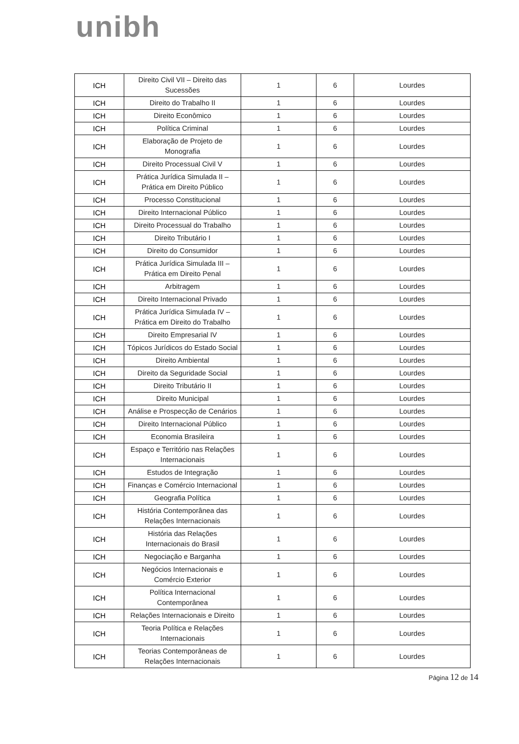unibh
| ICH | Direito Civil VII – Direito das Sucessões | 1 | 6 | Lourdes |
| ICH | Direito do Trabalho II | 1 | 6 | Lourdes |
| ICH | Direito Econômico | 1 | 6 | Lourdes |
| ICH | Política Criminal | 1 | 6 | Lourdes |
| ICH | Elaboração de Projeto de Monografia | 1 | 6 | Lourdes |
| ICH | Direito Processual Civil V | 1 | 6 | Lourdes |
| ICH | Prática Jurídica Simulada II – Prática em Direito Público | 1 | 6 | Lourdes |
| ICH | Processo Constitucional | 1 | 6 | Lourdes |
| ICH | Direito Internacional Público | 1 | 6 | Lourdes |
| ICH | Direito Processual do Trabalho | 1 | 6 | Lourdes |
| ICH | Direito Tributário I | 1 | 6 | Lourdes |
| ICH | Direito do Consumidor | 1 | 6 | Lourdes |
| ICH | Prática Jurídica Simulada III – Prática em Direito Penal | 1 | 6 | Lourdes |
| ICH | Arbitragem | 1 | 6 | Lourdes |
| ICH | Direito Internacional Privado | 1 | 6 | Lourdes |
| ICH | Prática Jurídica Simulada IV – Prática em Direito do Trabalho | 1 | 6 | Lourdes |
| ICH | Direito Empresarial IV | 1 | 6 | Lourdes |
| ICH | Tópicos Jurídicos do Estado Social | 1 | 6 | Lourdes |
| ICH | Direito Ambiental | 1 | 6 | Lourdes |
| ICH | Direito da Seguridade Social | 1 | 6 | Lourdes |
| ICH | Direito Tributário II | 1 | 6 | Lourdes |
| ICH | Direito Municipal | 1 | 6 | Lourdes |
| ICH | Análise e Prospecção de Cenários | 1 | 6 | Lourdes |
| ICH | Direito Internacional Público | 1 | 6 | Lourdes |
| ICH | Economia Brasileira | 1 | 6 | Lourdes |
| ICH | Espaço e Território nas Relações Internacionais | 1 | 6 | Lourdes |
| ICH | Estudos de Integração | 1 | 6 | Lourdes |
| ICH | Finanças e Comércio Internacional | 1 | 6 | Lourdes |
| ICH | Geografia Política | 1 | 6 | Lourdes |
| ICH | História Contemporânea das Relações Internacionais | 1 | 6 | Lourdes |
| ICH | História das Relações Internacionais do Brasil | 1 | 6 | Lourdes |
| ICH | Negociação e Barganha | 1 | 6 | Lourdes |
| ICH | Negócios Internacionais e Comércio Exterior | 1 | 6 | Lourdes |
| ICH | Política Internacional Contemporânea | 1 | 6 | Lourdes |
| ICH | Relações Internacionais e Direito | 1 | 6 | Lourdes |
| ICH | Teoria Política e Relações Internacionais | 1 | 6 | Lourdes |
| ICH | Teorias Contemporâneas de Relações Internacionais | 1 | 6 | Lourdes |
Página 12 de 14